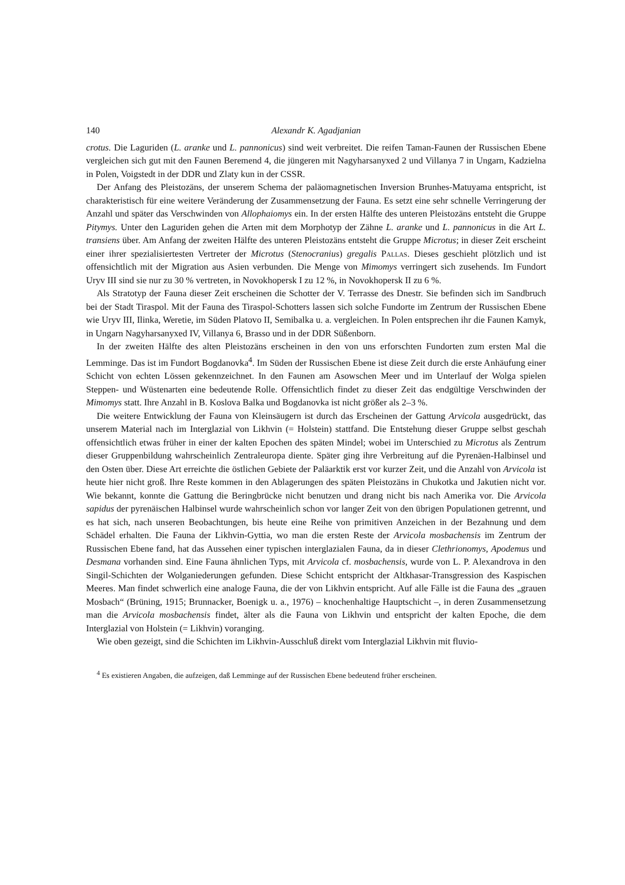140 Alexandr K. Agadjanian
crotus. Die Laguriden (L. aranke und L. pannonicus) sind weit verbreitet. Die reifen Taman-Faunen der Russischen Ebene vergleichen sich gut mit den Faunen Beremend 4, die jüngeren mit Nagyharsanyxed 2 und Villanya 7 in Ungarn, Kadzielna in Polen, Voigstedt in der DDR und Zlaty kun in der CSSR.
Der Anfang des Pleistozäns, der unserem Schema der paläomagnetischen Inversion Brunhes-Matuyama entspricht, ist charakteristisch für eine weitere Veränderung der Zusammensetzung der Fauna. Es setzt eine sehr schnelle Verringerung der Anzahl und später das Verschwinden von Allophaiomys ein. In der ersten Hälfte des unteren Pleistozäns entsteht die Gruppe Pitymys. Unter den Laguriden gehen die Arten mit dem Morphotyp der Zähne L. aranke und L. pannonicus in die Art L. transiens über. Am Anfang der zweiten Hälfte des unteren Pleistozäns entsteht die Gruppe Microtus; in dieser Zeit erscheint einer ihrer spezialisiertesten Vertreter der Microtus (Stenocranius) gregalis Pallas. Dieses geschieht plötzlich und ist offensichtlich mit der Migration aus Asien verbunden. Die Menge von Mimomys verringert sich zusehends. Im Fundort Uryv III sind sie nur zu 30 % vertreten, in Novokhopersk I zu 12 %, in Novokhopersk II zu 6 %.
Als Stratotyp der Fauna dieser Zeit erscheinen die Schotter der V. Terrasse des Dnestr. Sie befinden sich im Sandbruch bei der Stadt Tiraspol. Mit der Fauna des Tiraspol-Schotters lassen sich solche Fundorte im Zentrum der Russischen Ebene wie Uryv III, Ilinka, Weretie, im Süden Platovo II, Semibalka u. a. vergleichen. In Polen entsprechen ihr die Faunen Kamyk, in Ungarn Nagyharsanyxed IV, Villanya 6, Brasso und in der DDR Süßenborn.
In der zweiten Hälfte des alten Pleistozäns erscheinen in den von uns erforschten Fundorten zum ersten Mal die Lemminge. Das ist im Fundort Bogdanovka<sup>4</sup>. Im Süden der Russischen Ebene ist diese Zeit durch die erste Anhäufung einer Schicht von echten Lössen gekennzeichnet. In den Faunen am Asowschen Meer und im Unterlauf der Wolga spielen Steppen- und Wüstenarten eine bedeutende Rolle. Offensichtlich findet zu dieser Zeit das endgültige Verschwinden der Mimomys statt. Ihre Anzahl in B. Koslova Balka und Bogdanovka ist nicht größer als 2–3 %.
Die weitere Entwicklung der Fauna von Kleinsäugern ist durch das Erscheinen der Gattung Arvicola ausgedrückt, das unserem Material nach im Interglazial von Likhvin (= Holstein) stattfand. Die Entstehung dieser Gruppe selbst geschah offensichtlich etwas früher in einer der kalten Epochen des späten Mindel; wobei im Unterschied zu Microtus als Zentrum dieser Gruppenbildung wahrscheinlich Zentraleuropa diente. Später ging ihre Verbreitung auf die Pyrenäen-Halbinsel und den Osten über. Diese Art erreichte die östlichen Gebiete der Paläarktik erst vor kurzer Zeit, und die Anzahl von Arvicola ist heute hier nicht groß. Ihre Reste kommen in den Ablagerungen des späten Pleistozäns in Chukotka und Jakutien nicht vor. Wie bekannt, konnte die Gattung die Beringbrücke nicht benutzen und drang nicht bis nach Amerika vor. Die Arvicola sapidus der pyrenäischen Halbinsel wurde wahrscheinlich schon vor langer Zeit von den übrigen Populationen getrennt, und es hat sich, nach unseren Beobachtungen, bis heute eine Reihe von primitiven Anzeichen in der Bezahnung und dem Schädel erhalten. Die Fauna der Likhvin-Gyttia, wo man die ersten Reste der Arvicola mosbachensis im Zentrum der Russischen Ebene fand, hat das Aussehen einer typischen interglazialen Fauna, da in dieser Clethrionomys, Apodemus und Desmana vorhanden sind. Eine Fauna ähnlichen Typs, mit Arvicola cf. mosbachensis, wurde von L. P. Alexandrova in den Singil-Schichten der Wolganiederungen gefunden. Diese Schicht entspricht der Altkhasar-Transgression des Kaspischen Meeres. Man findet schwerlich eine analoge Fauna, die der von Likhvin entspricht. Auf alle Fälle ist die Fauna des „grauen Mosbach“ (Brüning, 1915; Brunnacker, Boenigk u. a., 1976) – knochenhaltige Hauptschicht –, in deren Zusammensetzung man die Arvicola mosbachensis findet, älter als die Fauna von Likhvin und entspricht der kalten Epoche, die dem Interglazial von Holstein (= Likhvin) voranging.
Wie oben gezeigt, sind die Schichten im Likhvin-Ausschluß direkt vom Interglazial Likhvin mit fluvio-
<sup>4</sup> Es existieren Angaben, die aufzeigen, daß Lemminge auf der Russischen Ebene bedeutend früher erscheinen.